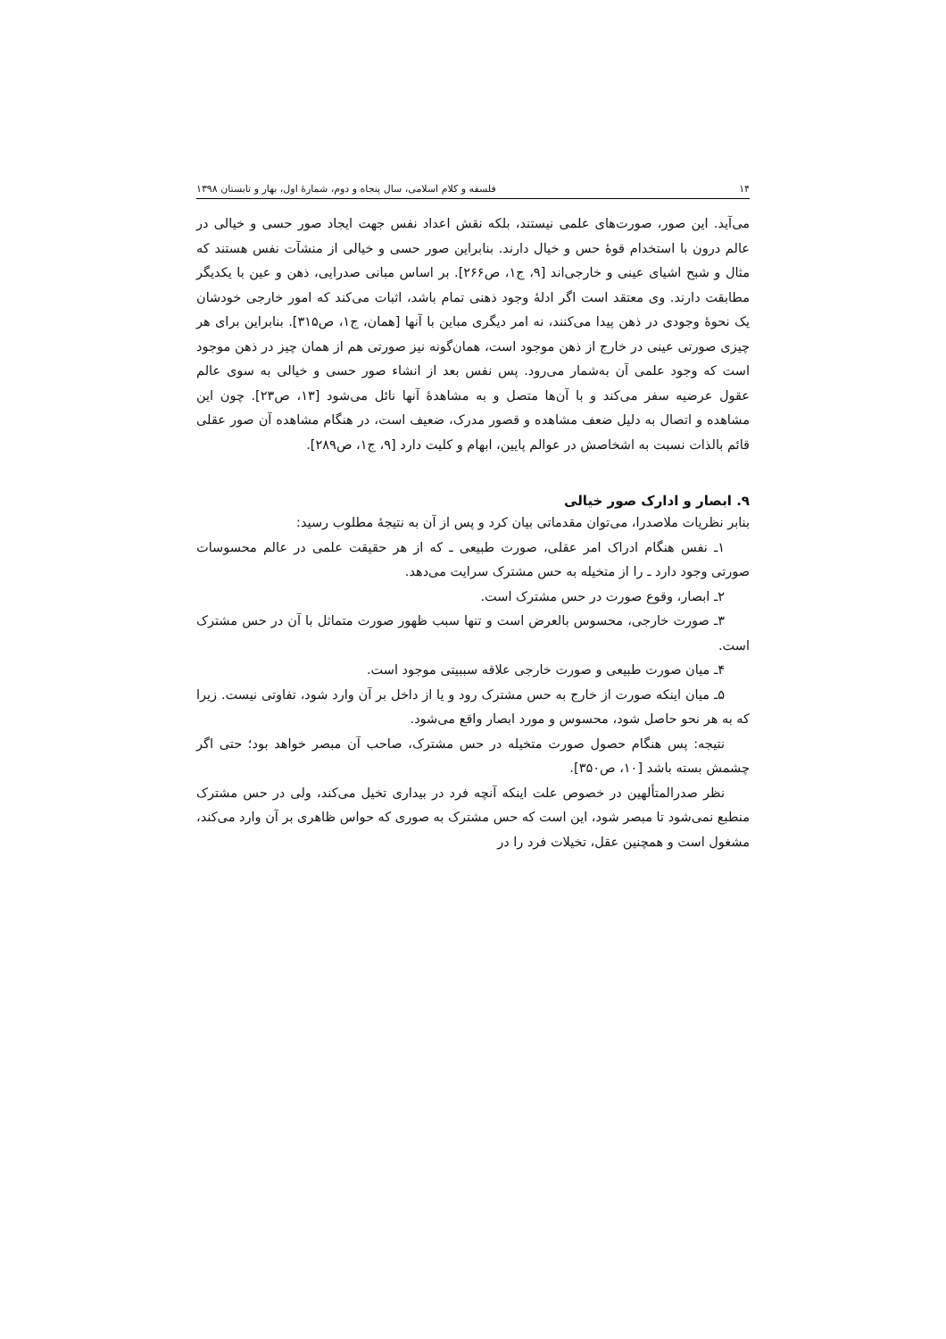۱۴ فلسفه و کلام اسلامی، سال پنجاه و دوم، شمارهٔ اول، بهار و تابستان ۱۳۹۸
می‌آید. این صور، صورت‌های علمی نیستند، بلکه نقش اعداد نفس جهت ایجاد صور حسی و خیالی در عالم درون با استخدام قوهٔ حس و خیال دارند. بنابراین صور حسی و خیالی از منشآت نفس هستند که مثال و شبح اشیای عینی و خارجی‌اند [۹، ج۱، ص۲۶۶]. بر اساس مبانی صدرایی، ذهن و عین با یکدیگر مطابقت دارند. وی معتقد است اگر ادلهٔ وجود ذهنی تمام باشد، اثبات می‌کند که امور خارجی خودشان یک نحوهٔ وجودی در ذهن پیدا می‌کنند، نه امر دیگری مباین با آنها [همان، ج۱، ص۳۱۵]. بنابراین برای هر چیزی صورتی عینی در خارج از ذهن موجود است، همان‌گونه نیز صورتی هم از همان چیز در ذهن موجود است که وجود علمی آن به‌شمار می‌رود. پس نفس بعد از انشاء صور حسی و خیالی به سوی عالم عقول عرضیه سفر می‌کند و با آن‌ها متصل و به مشاهدهٔ آنها نائل می‌شود [۱۳، ص۲۳]. چون این مشاهده و اتصال به دلیل ضعف مشاهده و قصور مدرک، ضعیف است، در هنگام مشاهده آن صور عقلی قائم بالذات نسبت به اشخاصش در عوالم پایین، ابهام و کلیت دارد [۹، ج۱، ص۲۸۹].
۹. ابصار و ادارک صور خیالی
بنابر نظریات ملاصدرا، می‌توان مقدماتی بیان کرد و پس از آن به نتیجهٔ مطلوب رسید:
۱ـ نفس هنگام ادراک امر عقلی، صورت طبیعی ـ که از هر حقیقت علمی در عالم محسوسات صورتی وجود دارد ـ را از متخیله به حس مشترک سرایت می‌دهد.
۲ـ ابصار، وقوع صورت در حس مشترک است.
۳ـ صورت خارجی، محسوس بالعرض است و تنها سبب ظهور صورت متماثل با آن در حس مشترک است.
۴ـ میان صورت طبیعی و صورت خارجی علاقه سببیتی موجود است.
۵ـ میان اینکه صورت از خارج به حس مشترک رود و یا از داخل بر آن وارد شود، تفاوتی نیست. زیرا که به هر نحو حاصل شود، محسوس و مورد ابصار واقع می‌شود.
نتیجه: پس هنگام حصول صورت متخیله در حس مشترک، صاحب آن مبصر خواهد بود؛ حتی اگر چشمش بسته باشد [۱۰، ص۳۵۰].
نظر صدرالمتألهین در خصوص علت اینکه آنچه فرد در بیداری تخیل می‌کند، ولی در حس مشترک منطبع نمی‌شود تا مبصر شود، این است که حس مشترک به صوری که حواس ظاهری بر آن وارد می‌کند، مشغول است و همچنین عقل، تخیلات فرد را در